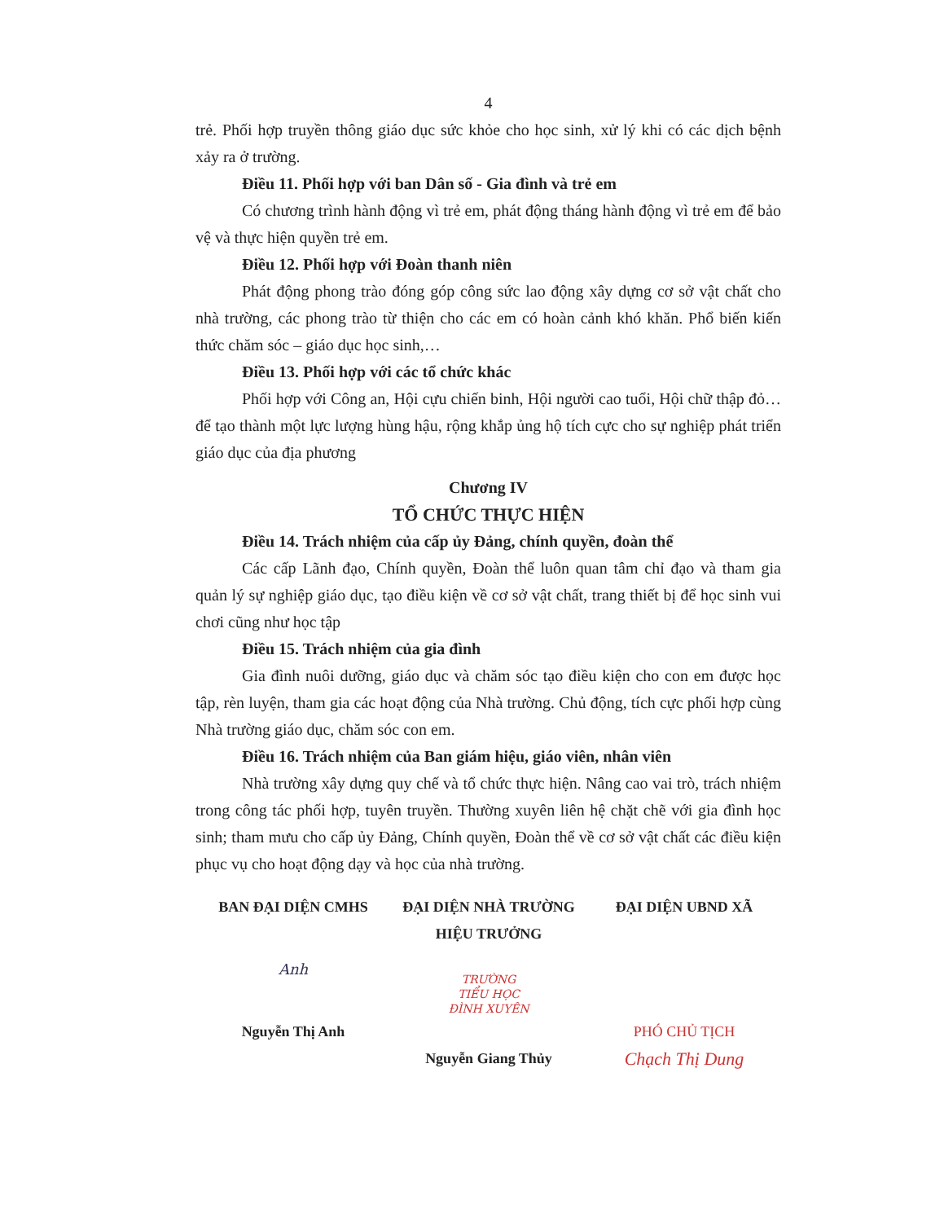4
trẻ. Phối hợp truyền thông giáo dục sức khỏe cho học sinh, xử lý khi có các dịch bệnh xảy ra ở trường.
Điều 11. Phối hợp với ban Dân số - Gia đình và trẻ em
Có chương trình hành động vì trẻ em, phát động tháng hành động vì trẻ em để bảo vệ và thực hiện quyền trẻ em.
Điều 12. Phối hợp với Đoàn thanh niên
Phát động phong trào đóng góp công sức lao động xây dựng cơ sở vật chất cho nhà trường, các phong trào từ thiện cho các em có hoàn cảnh khó khăn. Phổ biến kiến thức chăm sóc – giáo dục học sinh,…
Điều 13. Phối hợp với các tổ chức khác
Phối hợp với Công an, Hội cựu chiến binh, Hội người cao tuổi, Hội chữ thập đỏ… để tạo thành một lực lượng hùng hậu, rộng khắp ủng hộ tích cực cho sự nghiệp phát triển giáo dục của địa phương
Chương IV
TỔ CHỨC THỰC HIỆN
Điều 14. Trách nhiệm của cấp ủy Đảng, chính quyền, đoàn thể
Các cấp Lãnh đạo, Chính quyền, Đoàn thể luôn quan tâm chỉ đạo và tham gia quản lý sự nghiệp giáo dục, tạo điều kiện về cơ sở vật chất, trang thiết bị để học sinh vui chơi cũng như học tập
Điều 15. Trách nhiệm của gia đình
Gia đình nuôi dưỡng, giáo dục và chăm sóc tạo điều kiện cho con em được học tập, rèn luyện, tham gia các hoạt động của Nhà trường. Chủ động, tích cực phối hợp cùng Nhà trường giáo dục, chăm sóc con em.
Điều 16. Trách nhiệm của Ban giám hiệu, giáo viên, nhân viên
Nhà trường xây dựng quy chế và tổ chức thực hiện. Nâng cao vai trò, trách nhiệm trong công tác phối hợp, tuyên truyền. Thường xuyên liên hệ chặt chẽ với gia đình học sinh; tham mưu cho cấp ủy Đảng, Chính quyền, Đoàn thể về cơ sở vật chất các điều kiện phục vụ cho hoạt động dạy và học của nhà trường.
BAN ĐẠI DIỆN CMHS
Anh
Nguyễn Thị Anh
ĐẠI DIỆN NHÀ TRƯỜNG
HIỆU TRƯỞNG
TRƯỜNG
TIỂU HỌC
ĐÌNH XUYÊN
Nguyễn Giang Thủy
ĐẠI DIỆN UBND XÃ
PHÓ CHỦ TỊCH
Chạch Thị Dung